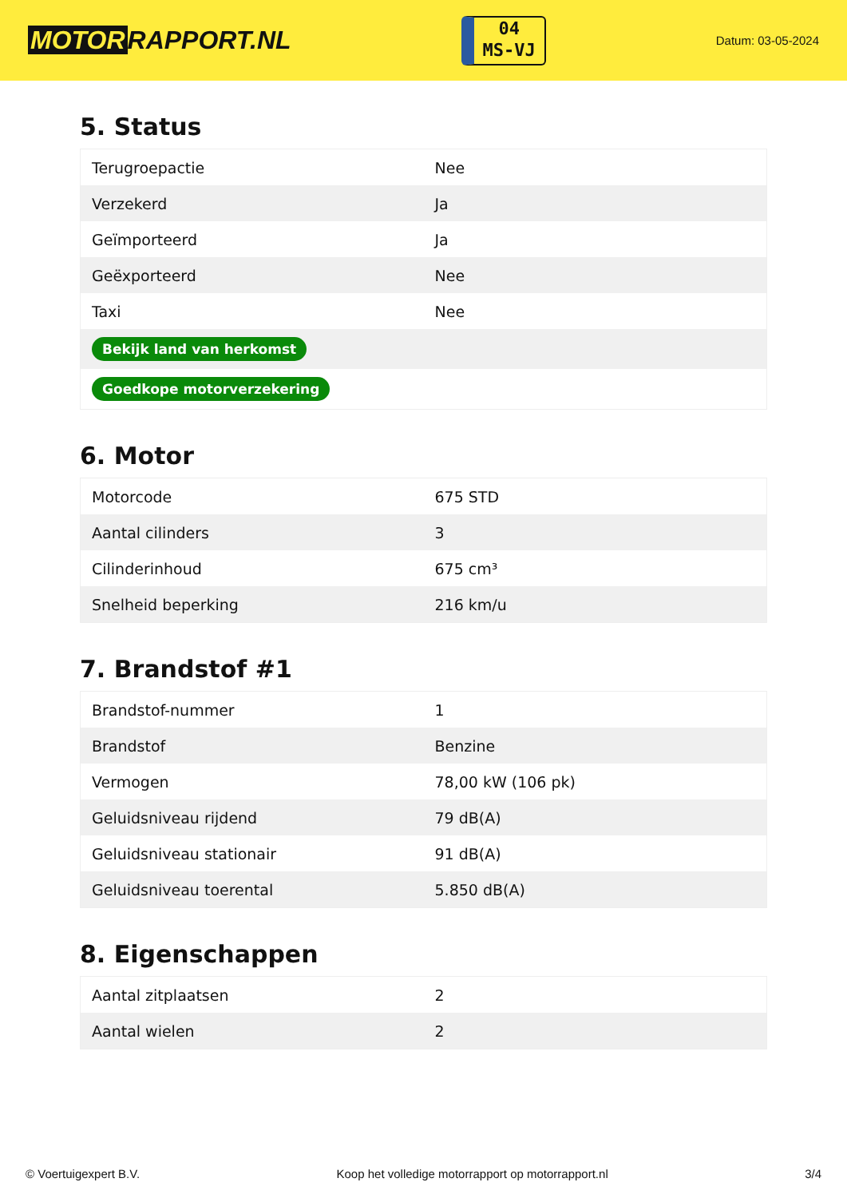MOTOR RAPPORT.NL
04
MS-VJ
Datum: 03-05-2024
5. Status
| Terugroepactie | Nee |
| Verzekerd | Ja |
| Geïmporteerd | Ja |
| Geëxporteerd | Nee |
| Taxi | Nee |
| Bekijk land van herkomst | |
| Goedkope motorverzekering | |
6. Motor
| Motorcode | 675 STD |
| Aantal cilinders | 3 |
| Cilinderinhoud | 675 cm³ |
| Snelheid beperking | 216 km/u |
7. Brandstof #1
| Brandstof-nummer | 1 |
| Brandstof | Benzine |
| Vermogen | 78,00 kW (106 pk) |
| Geluidsniveau rijdend | 79 dB(A) |
| Geluidsniveau stationair | 91 dB(A) |
| Geluidsniveau toerental | 5.850 dB(A) |
8. Eigenschappen
| Aantal zitplaatsen | 2 |
| Aantal wielen | 2 |
© Voertuigexpert B.V. Koop het volledige motorrapport op motorrapport.nl 3/4